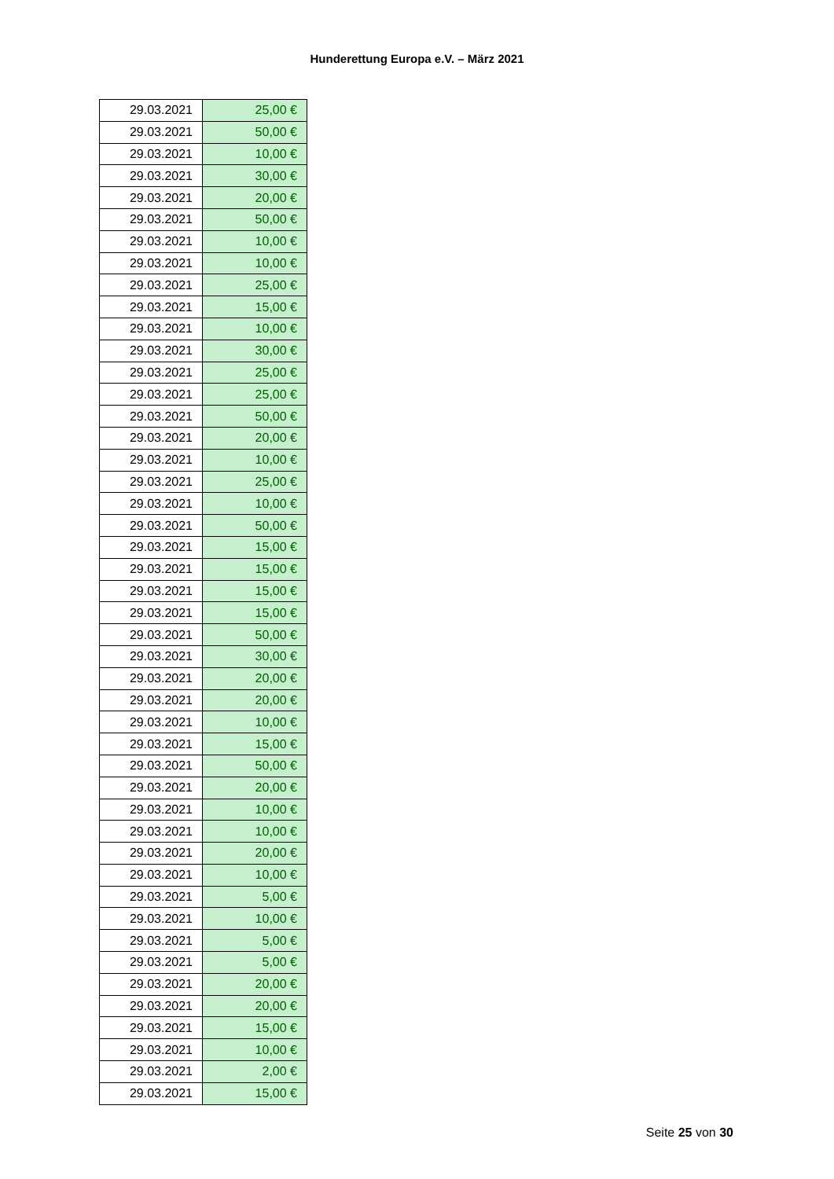Hunderettung Europa e.V. – März 2021
| 29.03.2021 | 25,00 € |
| 29.03.2021 | 50,00 € |
| 29.03.2021 | 10,00 € |
| 29.03.2021 | 30,00 € |
| 29.03.2021 | 20,00 € |
| 29.03.2021 | 50,00 € |
| 29.03.2021 | 10,00 € |
| 29.03.2021 | 10,00 € |
| 29.03.2021 | 25,00 € |
| 29.03.2021 | 15,00 € |
| 29.03.2021 | 10,00 € |
| 29.03.2021 | 30,00 € |
| 29.03.2021 | 25,00 € |
| 29.03.2021 | 25,00 € |
| 29.03.2021 | 50,00 € |
| 29.03.2021 | 20,00 € |
| 29.03.2021 | 10,00 € |
| 29.03.2021 | 25,00 € |
| 29.03.2021 | 10,00 € |
| 29.03.2021 | 50,00 € |
| 29.03.2021 | 15,00 € |
| 29.03.2021 | 15,00 € |
| 29.03.2021 | 15,00 € |
| 29.03.2021 | 15,00 € |
| 29.03.2021 | 50,00 € |
| 29.03.2021 | 30,00 € |
| 29.03.2021 | 20,00 € |
| 29.03.2021 | 20,00 € |
| 29.03.2021 | 10,00 € |
| 29.03.2021 | 15,00 € |
| 29.03.2021 | 50,00 € |
| 29.03.2021 | 20,00 € |
| 29.03.2021 | 10,00 € |
| 29.03.2021 | 10,00 € |
| 29.03.2021 | 20,00 € |
| 29.03.2021 | 10,00 € |
| 29.03.2021 | 5,00 € |
| 29.03.2021 | 10,00 € |
| 29.03.2021 | 5,00 € |
| 29.03.2021 | 5,00 € |
| 29.03.2021 | 20,00 € |
| 29.03.2021 | 20,00 € |
| 29.03.2021 | 15,00 € |
| 29.03.2021 | 10,00 € |
| 29.03.2021 | 2,00 € |
| 29.03.2021 | 15,00 € |
Seite 25 von 30